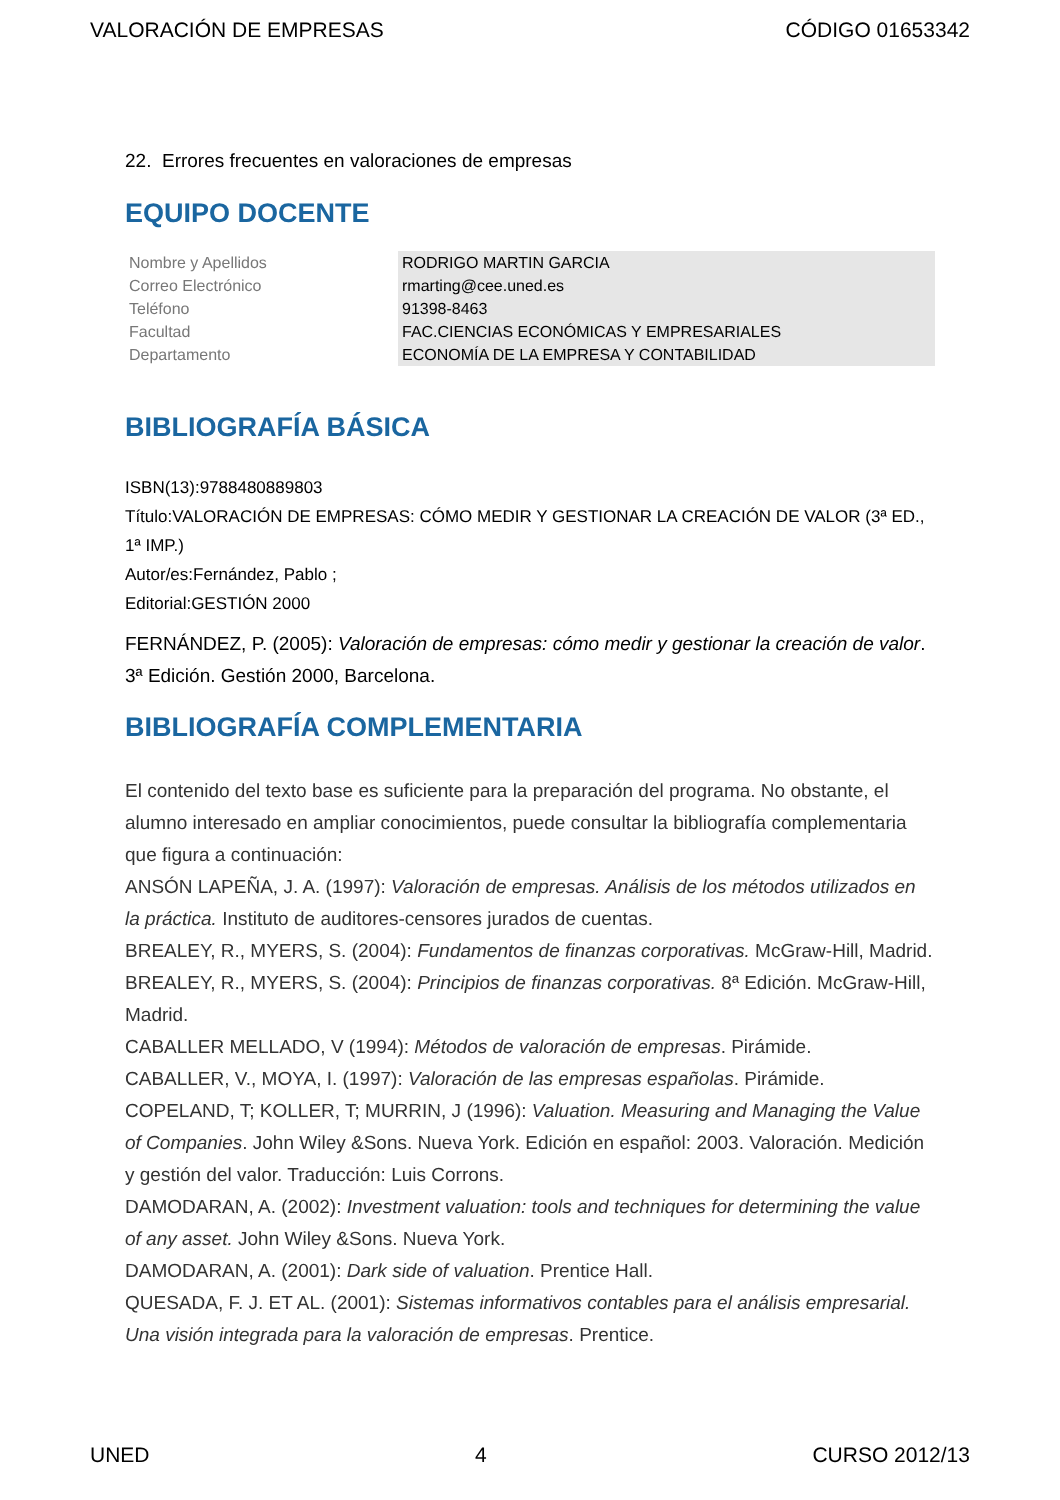VALORACIÓN DE EMPRESAS CÓDIGO 01653342
22. Errores frecuentes en valoraciones de empresas
EQUIPO DOCENTE
| Nombre y Apellidos | RODRIGO MARTIN GARCIA |
| Correo Electrónico | rmarting@cee.uned.es |
| Teléfono | 91398-8463 |
| Facultad | FAC.CIENCIAS ECONÓMICAS Y EMPRESARIALES |
| Departamento | ECONOMÍA DE LA EMPRESA Y CONTABILIDAD |
BIBLIOGRAFÍA BÁSICA
ISBN(13):9788480889803
Título:VALORACIÓN DE EMPRESAS: CÓMO MEDIR Y GESTIONAR LA CREACIÓN DE VALOR (3ª ED., 1ª IMP.)
Autor/es:Fernández, Pablo ;
Editorial:GESTIÓN 2000
FERNÁNDEZ, P. (2005): Valoración de empresas: cómo medir y gestionar la creación de valor. 3ª Edición. Gestión 2000, Barcelona.
BIBLIOGRAFÍA COMPLEMENTARIA
El contenido del texto base es suficiente para la preparación del programa. No obstante, el alumno interesado en ampliar conocimientos, puede consultar la bibliografía complementaria que figura a continuación:
ANSÓN LAPEÑA, J. A. (1997): Valoración de empresas. Análisis de los métodos utilizados en la práctica. Instituto de auditores-censores jurados de cuentas.
BREALEY, R., MYERS, S. (2004): Fundamentos de finanzas corporativas. McGraw-Hill, Madrid.
BREALEY, R., MYERS, S. (2004): Principios de finanzas corporativas. 8ª Edición. McGraw-Hill, Madrid.
CABALLER MELLADO, V (1994): Métodos de valoración de empresas. Pirámide.
CABALLER, V., MOYA, I. (1997): Valoración de las empresas españolas. Pirámide.
COPELAND, T; KOLLER, T; MURRIN, J (1996): Valuation. Measuring and Managing the Value of Companies. John Wiley &Sons. Nueva York. Edición en español: 2003. Valoración. Medición y gestión del valor. Traducción: Luis Corrons.
DAMODARAN, A. (2002): Investment valuation: tools and techniques for determining the value of any asset. John Wiley &Sons. Nueva York.
DAMODARAN, A. (2001): Dark side of valuation. Prentice Hall.
QUESADA, F. J. ET AL. (2001): Sistemas informativos contables para el análisis empresarial. Una visión integrada para la valoración de empresas. Prentice.
UNED 4 CURSO 2012/13